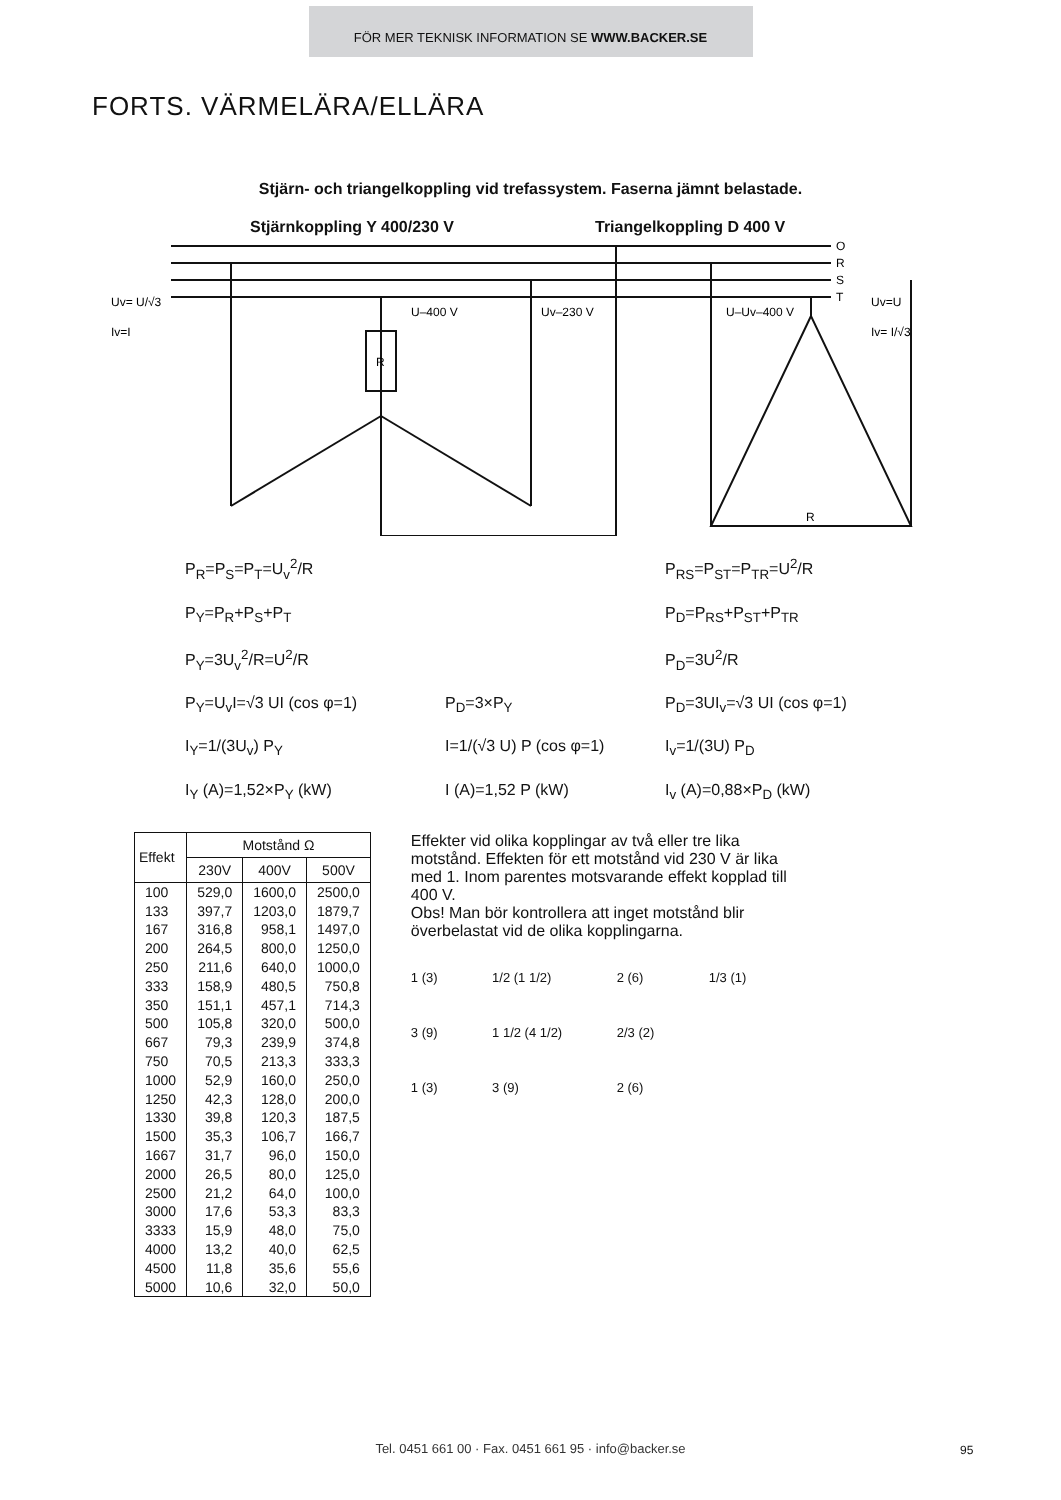FÖR MER TEKNISK INFORMATION SE WWW.BACKER.SE
FORTS. VÄRMELÄRA/ELLÄRA
Stjärn- och triangelkoppling vid trefassystem. Faserna jämnt belastade.
Stjärnkoppling Y 400/230 V Triangelkoppling D 400 V
O
R
S
T
Uv= U/√3
Iv=I
Uv=U
Iv= I/√3
U–400 V
Uv–230 V
U–Uv–400 V
R
R
P<sub>R</sub>=P<sub>S</sub>=P<sub>T</sub>=U<sub>v</sub><sup>2</sup>/R
P<sub>RS</sub>=P<sub>ST</sub>=P<sub>TR</sub>=U<sup>2</sup>/R
P<sub>Y</sub>=P<sub>R</sub>+P<sub>S</sub>+P<sub>T</sub>
P<sub>D</sub>=P<sub>RS</sub>+P<sub>ST</sub>+P<sub>TR</sub>
P<sub>Y</sub>=3U<sub>v</sub><sup>2</sup>/R=U<sup>2</sup>/R
P<sub>D</sub>=3U<sup>2</sup>/R
P<sub>Y</sub>=U<sub>v</sub>I=√3 UI (cos φ=1)
P<sub>D</sub>=3×P<sub>Y</sub>
P<sub>D</sub>=3UI<sub>v</sub>=√3 UI (cos φ=1)
I<sub>Y</sub>=1/(3U<sub>v</sub>) P<sub>Y</sub>
I=1/(√3 U) P (cos φ=1)
I<sub>v</sub>=1/(3U) P<sub>D</sub>
I<sub>Y</sub> (A)=1,52×P<sub>Y</sub> (kW)
I (A)=1,52 P (kW)
I<sub>v</sub> (A)=0,88×P<sub>D</sub> (kW)
| Effekt | Motstånd Ω | | |
| --- | --- | --- | --- |
| | 230V | 400V | 500V |
| 100 133 167 200 250 333 350 500 667 750 1000 1250 1330 1500 1667 2000 2500 3000 3333 4000 4500 5000 | 529,0 397,7 316,8 264,5 211,6 158,9 151,1 105,8 79,3 70,5 52,9 42,3 39,8 35,3 31,7 26,5 21,2 17,6 15,9 13,2 11,8 10,6 | 1600,0 1203,0 958,1 800,0 640,0 480,5 457,1 320,0 239,9 213,3 160,0 128,0 120,3 106,7 96,0 80,0 64,0 53,3 48,0 40,0 35,6 32,0 | 2500,0 1879,7 1497,0 1250,0 1000,0 750,8 714,3 500,0 374,8 333,3 250,0 200,0 187,5 166,7 150,0 125,0 100,0 83,3 75,0 62,5 55,6 50,0 |
Effekter vid olika kopplingar av två eller tre lika motstånd. Effekten för ett motstånd vid 230 V är lika med 1. Inom parentes motsvarande effekt kopplad till 400 V.
Obs! Man bör kontrollera att inget motstånd blir överbelastat vid de olika kopplingarna.
1 (3)
1/2 (1 1/2)
2 (6)
1/3 (1)
3 (9)
1 1/2 (4 1/2)
2/3 (2)
1 (3)
3 (9)
2 (6)
Tel. 0451 661 00 · Fax. 0451 661 95 · info@backer.se
95